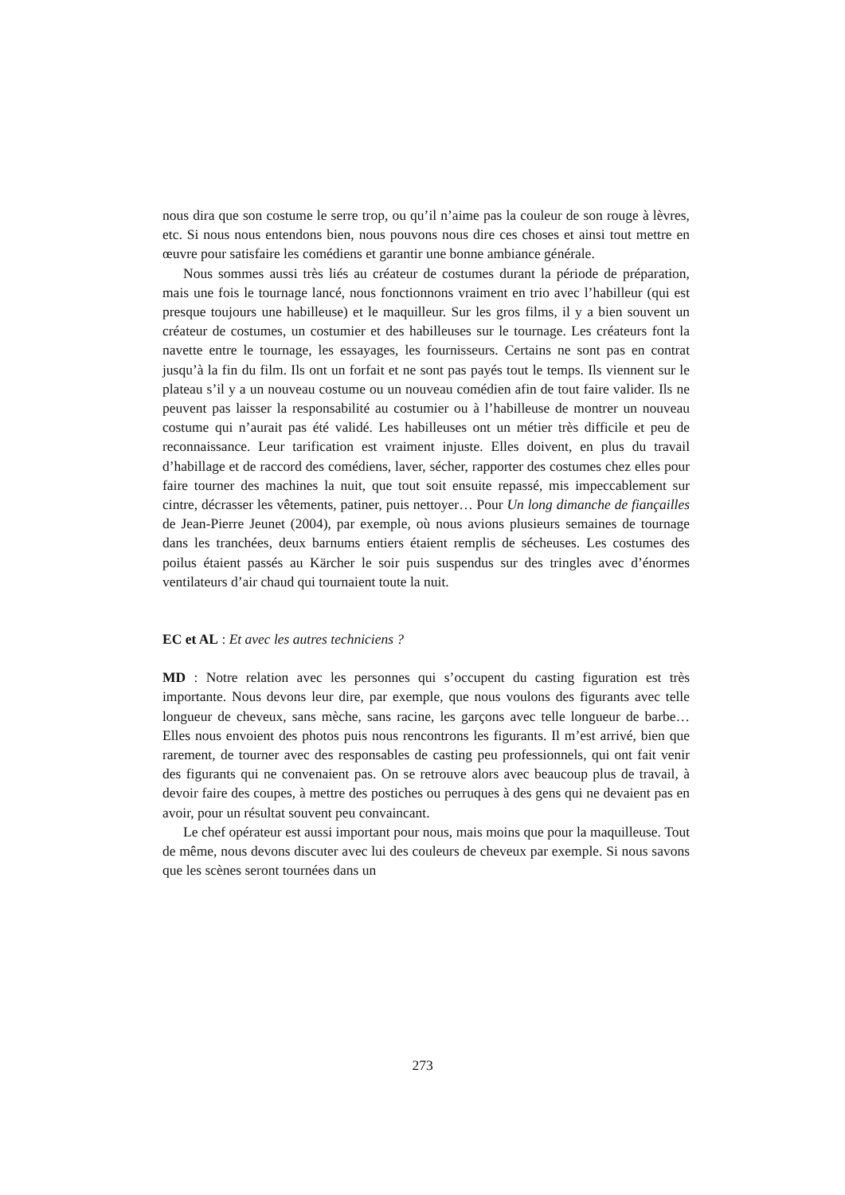nous dira que son costume le serre trop, ou qu’il n’aime pas la couleur de son rouge à lèvres, etc. Si nous nous entendons bien, nous pouvons nous dire ces choses et ainsi tout mettre en œuvre pour satisfaire les comédiens et garantir une bonne ambiance générale.
Nous sommes aussi très liés au créateur de costumes durant la période de préparation, mais une fois le tournage lancé, nous fonctionnons vraiment en trio avec l’habilleur (qui est presque toujours une habilleuse) et le maquilleur. Sur les gros films, il y a bien souvent un créateur de costumes, un costumier et des habilleuses sur le tournage. Les créateurs font la navette entre le tournage, les essayages, les fournisseurs. Certains ne sont pas en contrat jusqu’à la fin du film. Ils ont un forfait et ne sont pas payés tout le temps. Ils viennent sur le plateau s’il y a un nouveau costume ou un nouveau comédien afin de tout faire valider. Ils ne peuvent pas laisser la responsabilité au costumier ou à l’habilleuse de montrer un nouveau costume qui n’aurait pas été validé. Les habilleuses ont un métier très difficile et peu de reconnaissance. Leur tarification est vraiment injuste. Elles doivent, en plus du travail d’habillage et de raccord des comédiens, laver, sécher, rapporter des costumes chez elles pour faire tourner des machines la nuit, que tout soit ensuite repassé, mis impeccablement sur cintre, décrasser les vêtements, patiner, puis nettoyer… Pour Un long dimanche de fiançailles de Jean-Pierre Jeunet (2004), par exemple, où nous avions plusieurs semaines de tournage dans les tranchées, deux barnums entiers étaient remplis de sécheuses. Les costumes des poilus étaient passés au Kärcher le soir puis suspendus sur des tringles avec d’énormes ventilateurs d’air chaud qui tournaient toute la nuit.
EC et AL : Et avec les autres techniciens ?
MD : Notre relation avec les personnes qui s’occupent du casting figuration est très importante. Nous devons leur dire, par exemple, que nous voulons des figurants avec telle longueur de cheveux, sans mèche, sans racine, les garçons avec telle longueur de barbe… Elles nous envoient des photos puis nous rencontrons les figurants. Il m’est arrivé, bien que rarement, de tourner avec des responsables de casting peu professionnels, qui ont fait venir des figurants qui ne convenaient pas. On se retrouve alors avec beaucoup plus de travail, à devoir faire des coupes, à mettre des postiches ou perruques à des gens qui ne devaient pas en avoir, pour un résultat souvent peu convaincant.
Le chef opérateur est aussi important pour nous, mais moins que pour la maquilleuse. Tout de même, nous devons discuter avec lui des couleurs de cheveux par exemple. Si nous savons que les scènes seront tournées dans un
273